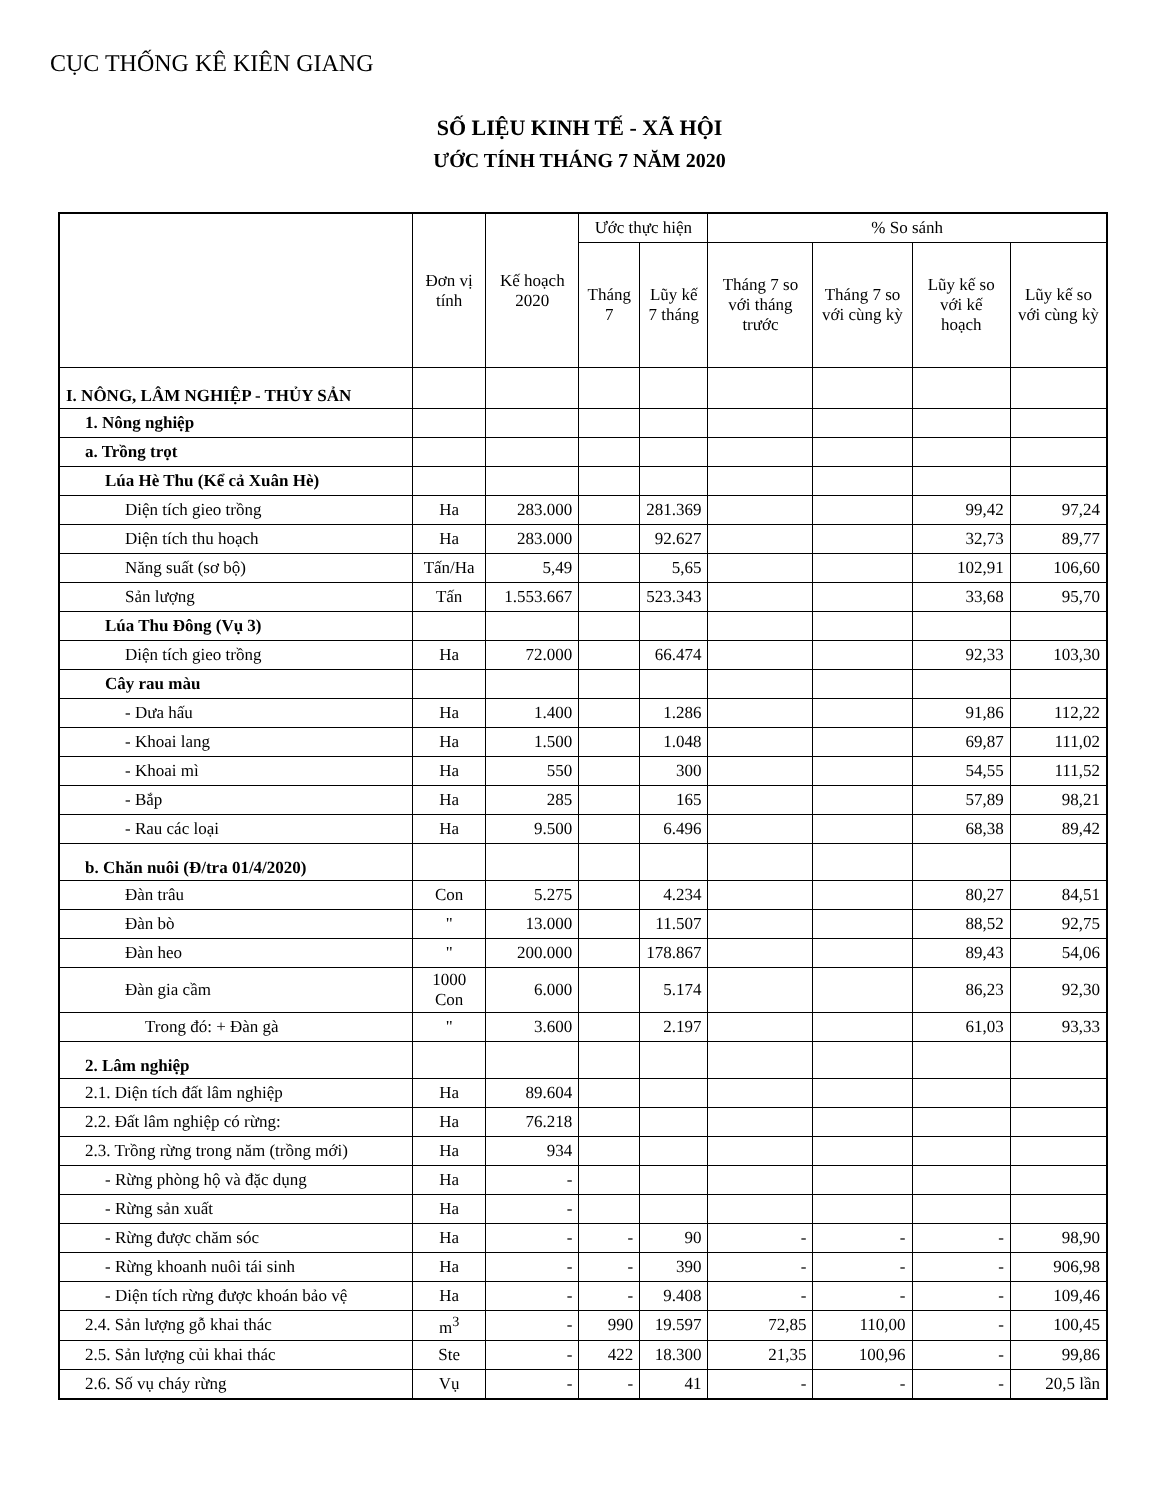CỤC THỐNG KÊ KIÊN GIANG
SỐ LIỆU KINH TẾ - XÃ HỘI
ƯỚC TÍNH THÁNG 7 NĂM 2020
| | Đơn vị tính | Kế hoạch 2020 | Ước thực hiện | | % So sánh | | | |
| --- | --- | --- | --- | --- | --- | --- | --- | --- |
| | | | Tháng 7 | Lũy kế 7 tháng | Tháng 7 so với tháng trước | Tháng 7 so với cùng kỳ | Lũy kế so với kế hoạch | Lũy kế so với cùng kỳ |
| I. NÔNG, LÂM NGHIỆP - THỦY SẢN | | | | | | | | |
| 1. Nông nghiệp | | | | | | | | |
| a. Trồng trọt | | | | | | | | |
| Lúa Hè Thu (Kể cả Xuân Hè) | | | | | | | | |
| Diện tích gieo trồng | Ha | 283.000 | | 281.369 | | | 99,42 | 97,24 |
| Diện tích thu hoạch | Ha | 283.000 | | 92.627 | | | 32,73 | 89,77 |
| Năng suất (sơ bộ) | Tấn/Ha | 5,49 | | 5,65 | | | 102,91 | 106,60 |
| Sản lượng | Tấn | 1.553.667 | | 523.343 | | | 33,68 | 95,70 |
| Lúa Thu Đông (Vụ 3) | | | | | | | | |
| Diện tích gieo trồng | Ha | 72.000 | | 66.474 | | | 92,33 | 103,30 |
| Cây rau màu | | | | | | | | |
| - Dưa hấu | Ha | 1.400 | | 1.286 | | | 91,86 | 112,22 |
| - Khoai lang | Ha | 1.500 | | 1.048 | | | 69,87 | 111,02 |
| - Khoai mì | Ha | 550 | | 300 | | | 54,55 | 111,52 |
| - Bắp | Ha | 285 | | 165 | | | 57,89 | 98,21 |
| - Rau các loại | Ha | 9.500 | | 6.496 | | | 68,38 | 89,42 |
| b. Chăn nuôi (Đ/tra 01/4/2020) | | | | | | | | |
| Đàn trâu | Con | 5.275 | | 4.234 | | | 80,27 | 84,51 |
| Đàn bò | " | 13.000 | | 11.507 | | | 88,52 | 92,75 |
| Đàn heo | " | 200.000 | | 178.867 | | | 89,43 | 54,06 |
| Đàn gia cầm | 1000 Con | 6.000 | | 5.174 | | | 86,23 | 92,30 |
| Trong đó: + Đàn gà | " | 3.600 | | 2.197 | | | 61,03 | 93,33 |
| 2. Lâm nghiệp | | | | | | | | |
| 2.1. Diện tích đất lâm nghiệp | Ha | 89.604 | | | | | | |
| 2.2. Đất lâm nghiệp có rừng: | Ha | 76.218 | | | | | | |
| 2.3. Trồng rừng trong năm (trồng mới) | Ha | 934 | | | | | | |
| - Rừng phòng hộ và đặc dụng | Ha | - | | | | | | |
| - Rừng sản xuất | Ha | - | | | | | | |
| - Rừng được chăm sóc | Ha | - | - | 90 | - | - | - | 98,90 |
| - Rừng khoanh nuôi tái sinh | Ha | - | - | 390 | - | - | - | 906,98 |
| - Diện tích rừng được khoán bảo vệ | Ha | - | - | 9.408 | - | - | - | 109,46 |
| 2.4. Sản lượng gỗ khai thác | m<sup>3</sup> | - | 990 | 19.597 | 72,85 | 110,00 | - | 100,45 |
| 2.5. Sản lượng củi khai thác | Ste | - | 422 | 18.300 | 21,35 | 100,96 | - | 99,86 |
| 2.6. Số vụ cháy rừng | Vụ | - | - | 41 | - | - | - | 20,5 lần |